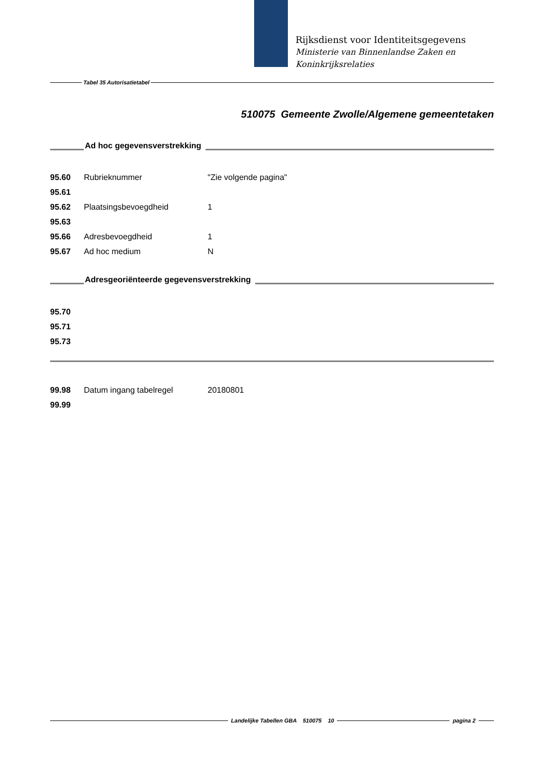Rijksdienst voor Identiteitsgegevens
Ministerie van Binnenlandse Zaken en
Koninkrijksrelaties
Tabel 35 Autorisatietabel
510075 Gemeente Zwolle/Algemene gemeentetaken
Ad hoc gegevensverstrekking
| 95.60 | Rubrieknummer | "Zie volgende pagina" |
| 95.61 | | |
| 95.62 | Plaatsingsbevoegdheid | 1 |
| 95.63 | | |
| 95.66 | Adresbevoegdheid | 1 |
| 95.67 | Ad hoc medium | N |
Adresgeoriënteerde gegevensverstrekking
| 95.70 | | |
| 95.71 | | |
| 95.73 | | |
| 99.98 | Datum ingang tabelregel | 20180801 |
| 99.99 | | |
Landelijke Tabellen GBA 510075 10
pagina 2